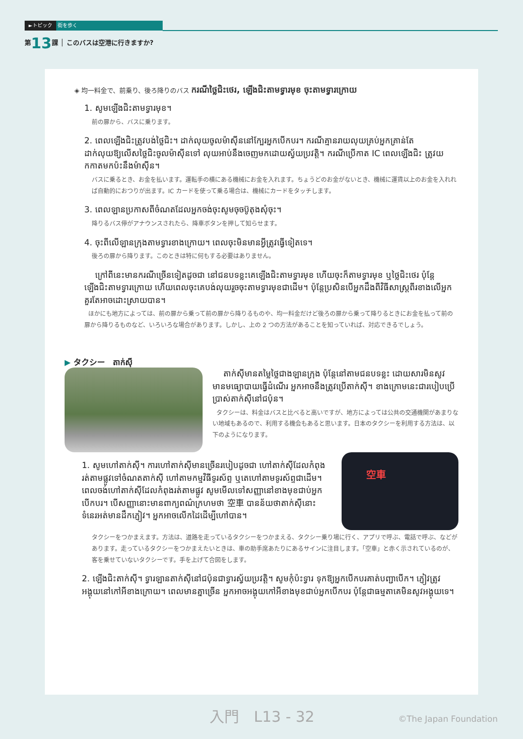►トピック 街を歩く
第13課 │ このバスは空港に行きますか?
◈ 均一料金で、前乗り、後ろ降りのバス ករណីថ្លៃជិះថេរ, ឡើងជិះតាមទ្វារមុខ ចុះតាមទ្វារក្រោយ
1. សូមឡើងជិះតាមទ្វារមុខ។
前の扉から、バスに乗ります。
2. ពេលឡើងជិះត្រូវបង់ថ្លៃជិះ។ ដាក់លុយចូលម៉ាស៊ីននៅក្បែរអ្នកបើកបរ។ ករណីគ្មានរាយលុយគ្រប់អ្នកគ្រាន់តែដាក់លុយឱ្យលើសថ្លៃជិះចូលម៉ាស៊ីនទៅ លុយអាប់នឹងចេញមកដោយស្វ័យប្រវត្តិ។ ករណីប្រើកាត IC ពេលឡើងជិះ ត្រូវយកកាតមកប៉ះនឹងម៉ាស៊ីន។
バスに乗るとき、お金を払います。運転手の横にある機械にお金を入れます。ちょうどのお金がないとき、機械に運賃以上のお金を入れれば自動的におつりが出ます。IC カードを使って乗る場合は、機械にカードをタッチします。
3. ពេលឡានប្រកាសពីចំណតដែលអ្នកចង់ចុះសូមចុចប៊ូតុងសុំចុះ។
降りるバス停がアナウンスされたら、降車ボタンを押して知らせます。
4. ចុះពីលើឡានក្រុងតាមទ្វារខាងក្រោយ។ ពេលចុះមិនមានអ្វីត្រូវធ្វើទៀតទេ។
後ろの扉から降ります。このときは特に何もする必要はありません。
ក្រៅពីនេះមានករណីច្រើនទៀតដូចជា នៅជនបទខ្លះគេឡើងជិះតាមទ្វារមុខ ហើយចុះក៏តាមទ្វារមុខ ឬថ្លៃជិះថេរ ប៉ុន្តែឡើងជិះតាមទ្វារក្រោយ ហើយពេលចុះគេបង់លុយរួចចុះតាមទ្វារមុខជាដើម។ ប៉ុន្តែប្រសិនបើអ្នកដឹងពីវិធីសាស្ត្រពីរខាងលើអ្នកគួរតែអាចដោះស្រាយបាន។
ほかにも地方によっては、前の扉から乗って前の扉から降りるものや、均一料金だけど後ろの扉から乗って降りるときにお金を払って前の扉から降りるものなど、いろいろな場合があります。しかし、上の 2 つの方法があることを知っていれば、対応できるでしょう。
▶ タクシー　តាក់ស៊ី
តាក់ស៊ីមានតម្លៃថ្លៃជាងឡានក្រុង ប៉ុន្តែនៅតាមជនបទខ្លះ ដោយសារមិនសូវមានមធ្យោបាយធ្វើដំណើរ អ្នកអាចនឹងត្រូវប្រើតាក់ស៊ី។ ខាងក្រោមនេះជារបៀបប្រើប្រាស់តាក់ស៊ីនៅជប៉ុន។
タクシーは、料金はバスと比べると高いですが、地方によっては公共の交通機関があまりない地域もあるので、利用する機会もあると思います。日本のタクシーを利用する方法は、以下のようになります。
1. សូមហៅតាក់ស៊ី។ ការហៅតាក់ស៊ីមានច្រើនរបៀបដូចជា ហៅតាក់ស៊ីដែលកំពុងរត់តាមផ្លូវទៅចំណតតាក់ស៊ី ហៅតាមកម្មវិធីទូរស័ព្ទ ឬតេហៅតាមទូរស័ព្ទជាដើម។ ពេលចង់ហៅតាក់ស៊ីដែលកំពុងរត់តាមផ្លូវ សូមមើលទៅសញ្ញានៅខាងមុខជាប់អ្នកបើកបរ។ បើសញ្ញានោះមានពាក្យពណ៌ក្រហមថា 空車 បានន័យថាតាក់ស៊ីនោះទំនេរអត់មានដឹកភ្ញៀវ។ អ្នកអាចលើកដៃដើម្បីហៅបាន។
空車
タクシーをつかまえます。方法は、道路を走っているタクシーをつかまえる、タクシー乗り場に行く、アプリで呼ぶ、電話で呼ぶ、などがあります。走っているタクシーをつかまえたいときは、車の助手席あたりにあるサインに注目します。「空車」と赤く示されているのが、客を乗せていないタクシーです。手を上げて合図をします。
2. ឡើងជិះតាក់ស៊ី។ ទ្វារឡានតាក់ស៊ីនៅជប៉ុនជាទ្វារស្វ័យប្រវត្តិ។ សូមកុំប៉ះទ្វារ ទុកឱ្យអ្នកបើកបរគាត់បញ្ជាបើក។ ភ្ញៀវត្រូវអង្គុយនៅកៅអីខាងក្រោយ។ ពេលមានគ្នាច្រើន អ្នកអាចអង្គុយកៅអីខាងមុខជាប់អ្នកបើកបរ ប៉ុន្តែជាធម្មតាគេមិនសូវអង្គុយទេ។
入門　L13 - 32 ©The Japan Foundation